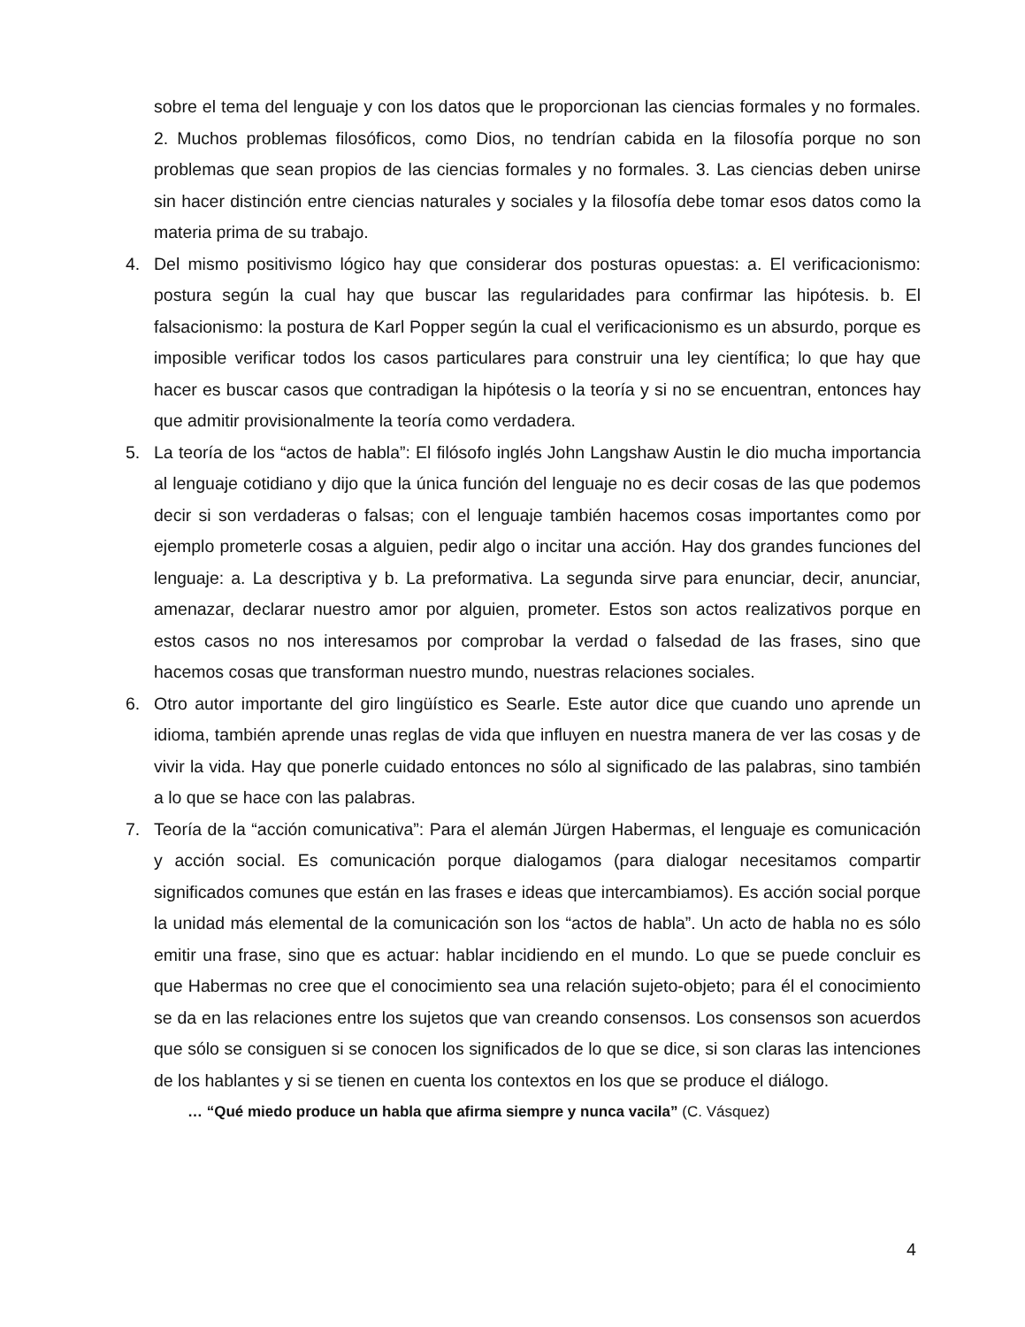sobre el tema del lenguaje y con los datos que le proporcionan las ciencias formales y no formales. 2. Muchos problemas filosóficos, como Dios, no tendrían cabida en la filosofía porque no son problemas que sean propios de las ciencias formales y no formales. 3. Las ciencias deben unirse sin hacer distinción entre ciencias naturales y sociales y la filosofía debe tomar esos datos como la materia prima de su trabajo.
4. Del mismo positivismo lógico hay que considerar dos posturas opuestas: a. El verificacionismo: postura según la cual hay que buscar las regularidades para confirmar las hipótesis. b. El falsacionismo: la postura de Karl Popper según la cual el verificacionismo es un absurdo, porque es imposible verificar todos los casos particulares para construir una ley científica; lo que hay que hacer es buscar casos que contradigan la hipótesis o la teoría y si no se encuentran, entonces hay que admitir provisionalmente la teoría como verdadera.
5. La teoría de los “actos de habla”: El filósofo inglés John Langshaw Austin le dio mucha importancia al lenguaje cotidiano y dijo que la única función del lenguaje no es decir cosas de las que podemos decir si son verdaderas o falsas; con el lenguaje también hacemos cosas importantes como por ejemplo prometerle cosas a alguien, pedir algo o incitar una acción. Hay dos grandes funciones del lenguaje: a. La descriptiva y b. La preformativa. La segunda sirve para enunciar, decir, anunciar, amenazar, declarar nuestro amor por alguien, prometer. Estos son actos realizativos porque en estos casos no nos interesamos por comprobar la verdad o falsedad de las frases, sino que hacemos cosas que transforman nuestro mundo, nuestras relaciones sociales.
6. Otro autor importante del giro lingüístico es Searle. Este autor dice que cuando uno aprende un idioma, también aprende unas reglas de vida que influyen en nuestra manera de ver las cosas y de vivir la vida. Hay que ponerle cuidado entonces no sólo al significado de las palabras, sino también a lo que se hace con las palabras.
7. Teoría de la “acción comunicativa”: Para el alemán Jürgen Habermas, el lenguaje es comunicación y acción social. Es comunicación porque dialogamos (para dialogar necesitamos compartir significados comunes que están en las frases e ideas que intercambiamos). Es acción social porque la unidad más elemental de la comunicación son los “actos de habla”. Un acto de habla no es sólo emitir una frase, sino que es actuar: hablar incidiendo en el mundo. Lo que se puede concluir es que Habermas no cree que el conocimiento sea una relación sujeto-objeto; para él el conocimiento se da en las relaciones entre los sujetos que van creando consensos. Los consensos son acuerdos que sólo se consiguen si se conocen los significados de lo que se dice, si son claras las intenciones de los hablantes y si se tienen en cuenta los contextos en los que se produce el diálogo.
… “Qué miedo produce un habla que afirma siempre y nunca vacila” (C. Vásquez)
4